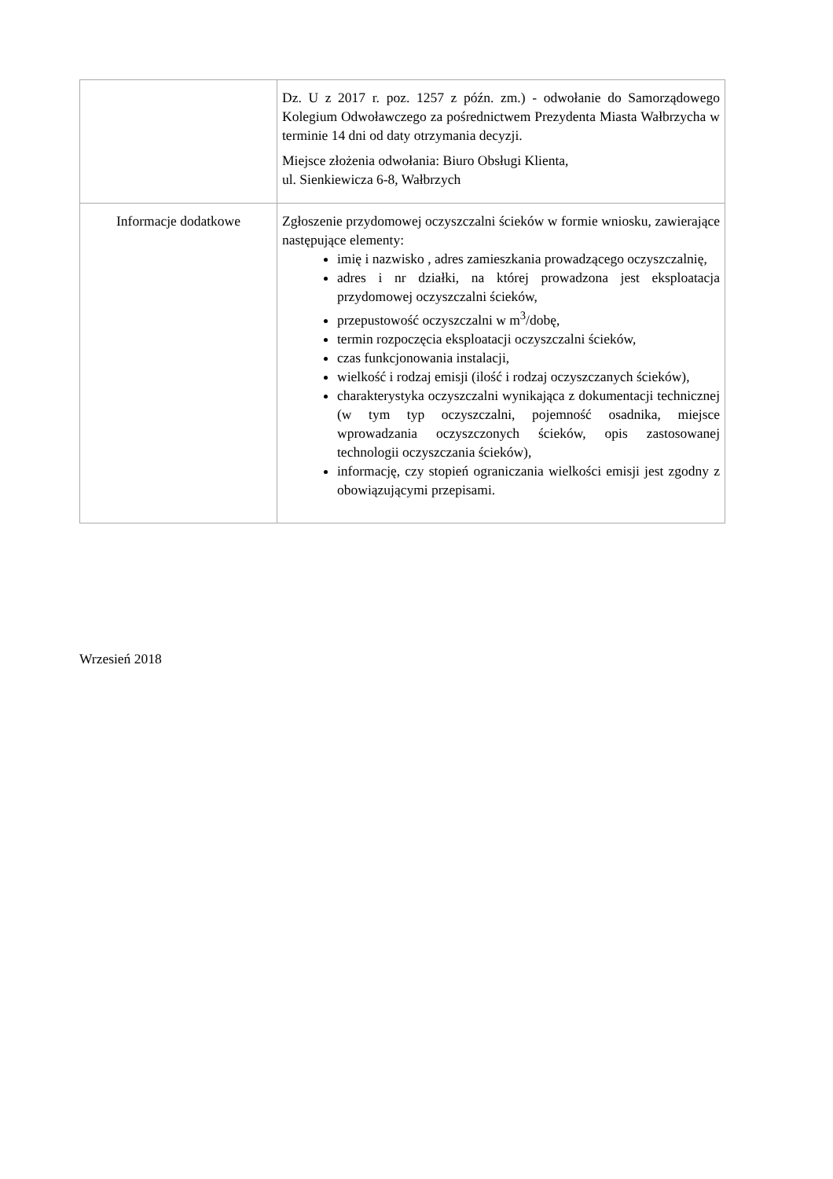| | Dz. U z 2017 r. poz. 1257 z późn. zm.) - odwołanie do Samorządowego Kolegium Odwoławczego za pośrednictwem Prezydenta Miasta Wałbrzycha w terminie 14 dni od daty otrzymania decyzji. Miejsce złożenia odwołania: Biuro Obsługi Klienta, ul. Sienkiewicza 6-8, Wałbrzych |
| Informacje dodatkowe | Zgłoszenie przydomowej oczyszczalni ścieków w formie wniosku, zawierające następujące elementy: imię i nazwisko , adres zamieszkania prowadzącego oczyszczalnię, adres i nr działki, na której prowadzona jest eksploatacja przydomowej oczyszczalni ścieków, przepustowość oczyszczalni w m<sup>3</sup>/dobę, termin rozpoczęcia eksploatacji oczyszczalni ścieków, czas funkcjonowania instalacji, wielkość i rodzaj emisji (ilość i rodzaj oczyszczanych ścieków), charakterystyka oczyszczalni wynikająca z dokumentacji technicznej (w tym typ oczyszczalni, pojemność osadnika, miejsce wprowadzania oczyszczonych ścieków, opis zastosowanej technologii oczyszczania ścieków), informację, czy stopień ograniczania wielkości emisji jest zgodny z obowiązującymi przepisami. |
Wrzesień 2018